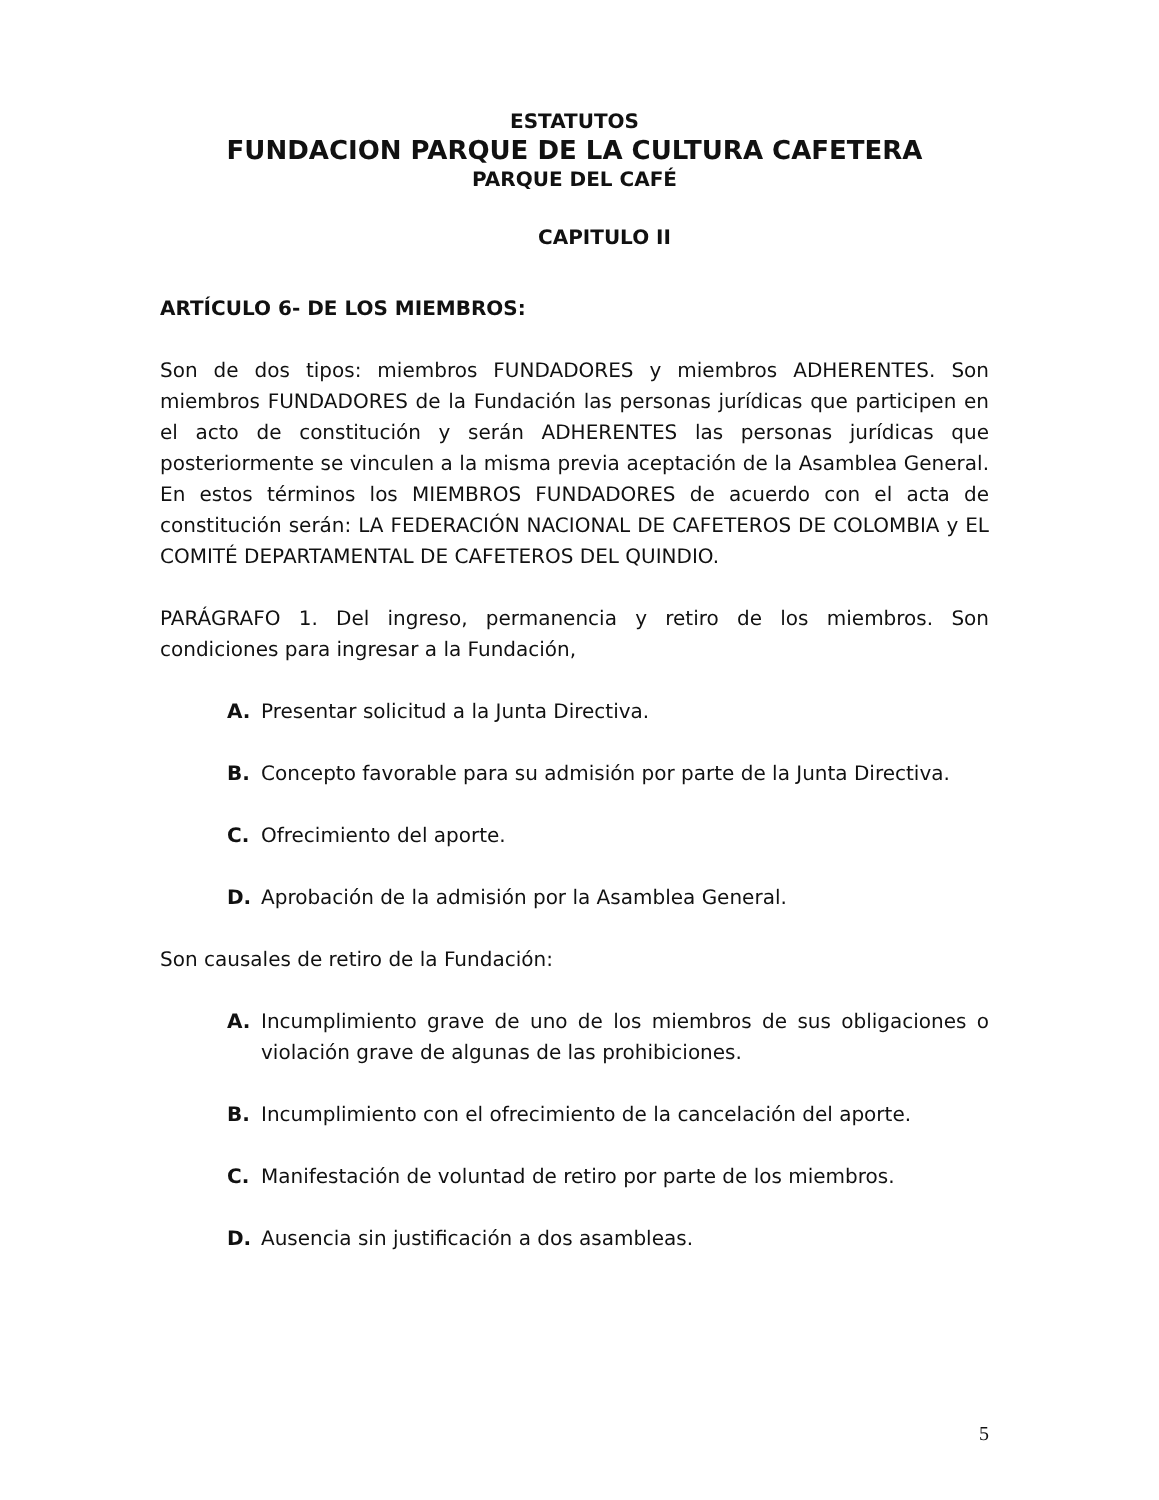ESTATUTOS
FUNDACION PARQUE DE LA CULTURA CAFETERA
PARQUE DEL CAFÉ
CAPITULO II
ARTÍCULO 6- DE LOS MIEMBROS:
Son de dos tipos: miembros FUNDADORES y miembros ADHERENTES. Son miembros FUNDADORES de la Fundación las personas jurídicas que participen en el acto de constitución y serán ADHERENTES las personas jurídicas que posteriormente se vinculen a la misma previa aceptación de la Asamblea General. En estos términos los MIEMBROS FUNDADORES de acuerdo con el acta de constitución serán: LA FEDERACIÓN NACIONAL DE CAFETEROS DE COLOMBIA y EL COMITÉ DEPARTAMENTAL DE CAFETEROS DEL QUINDIO.
PARÁGRAFO 1. Del ingreso, permanencia y retiro de los miembros. Son condiciones para ingresar a la Fundación,
A. Presentar solicitud a la Junta Directiva.
B. Concepto favorable para su admisión por parte de la Junta Directiva.
C. Ofrecimiento del aporte.
D. Aprobación de la admisión por la Asamblea General.
Son causales de retiro de la Fundación:
A. Incumplimiento grave de uno de los miembros de sus obligaciones o violación grave de algunas de las prohibiciones.
B. Incumplimiento con el ofrecimiento de la cancelación del aporte.
C. Manifestación de voluntad de retiro por parte de los miembros.
D. Ausencia sin justificación a dos asambleas.
5